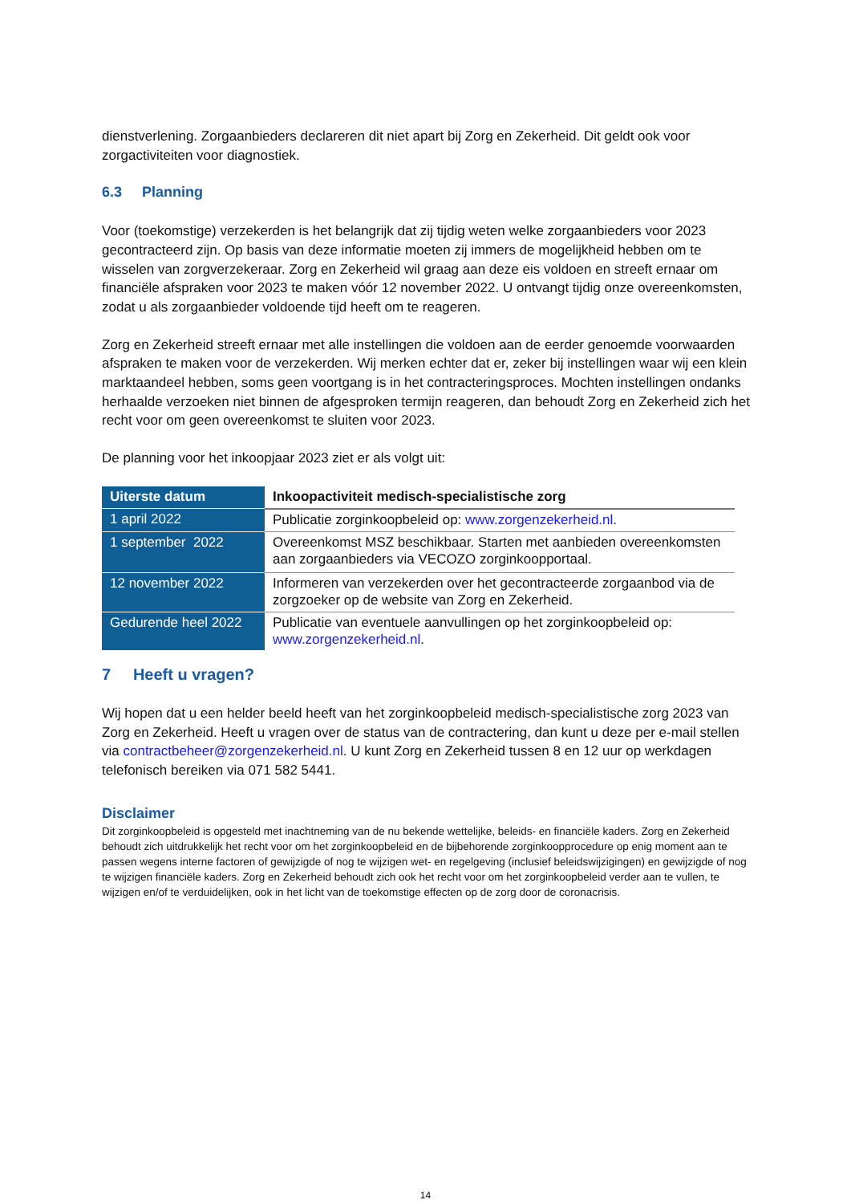dienstverlening. Zorgaanbieders declareren dit niet apart bij Zorg en Zekerheid. Dit geldt ook voor zorgactiviteiten voor diagnostiek.
6.3 Planning
Voor (toekomstige) verzekerden is het belangrijk dat zij tijdig weten welke zorgaanbieders voor 2023 gecontracteerd zijn. Op basis van deze informatie moeten zij immers de mogelijkheid hebben om te wisselen van zorgverzekeraar. Zorg en Zekerheid wil graag aan deze eis voldoen en streeft ernaar om financiële afspraken voor 2023 te maken vóór 12 november 2022. U ontvangt tijdig onze overeenkomsten, zodat u als zorgaanbieder voldoende tijd heeft om te reageren.
Zorg en Zekerheid streeft ernaar met alle instellingen die voldoen aan de eerder genoemde voorwaarden afspraken te maken voor de verzekerden. Wij merken echter dat er, zeker bij instellingen waar wij een klein marktaandeel hebben, soms geen voortgang is in het contracteringsproces. Mochten instellingen ondanks herhaalde verzoeken niet binnen de afgesproken termijn reageren, dan behoudt Zorg en Zekerheid zich het recht voor om geen overeenkomst te sluiten voor 2023.
De planning voor het inkoopjaar 2023 ziet er als volgt uit:
| Uiterste datum | Inkoopactiviteit medisch-specialistische zorg |
| --- | --- |
| 1 april 2022 | Publicatie zorginkoopbeleid op: www.zorgenzekerheid.nl. |
| 1 september 2022 | Overeenkomst MSZ beschikbaar. Starten met aanbieden overeenkomsten aan zorgaanbieders via VECOZO zorginkoopportaal. |
| 12 november 2022 | Informeren van verzekerden over het gecontracteerde zorgaanbod via de zorgzoeker op de website van Zorg en Zekerheid. |
| Gedurende heel 2022 | Publicatie van eventuele aanvullingen op het zorginkoopbeleid op: www.zorgenzekerheid.nl . |
7 Heeft u vragen?
Wij hopen dat u een helder beeld heeft van het zorginkoopbeleid medisch-specialistische zorg 2023 van Zorg en Zekerheid. Heeft u vragen over de status van de contractering, dan kunt u deze per e-mail stellen via contractbeheer@zorgenzekerheid.nl. U kunt Zorg en Zekerheid tussen 8 en 12 uur op werkdagen telefonisch bereiken via 071 582 5441.
Disclaimer
Dit zorginkoopbeleid is opgesteld met inachtneming van de nu bekende wettelijke, beleids- en financiële kaders. Zorg en Zekerheid behoudt zich uitdrukkelijk het recht voor om het zorginkoopbeleid en de bijbehorende zorginkoopprocedure op enig moment aan te passen wegens interne factoren of gewijzigde of nog te wijzigen wet- en regelgeving (inclusief beleidswijzigingen) en gewijzigde of nog te wijzigen financiële kaders. Zorg en Zekerheid behoudt zich ook het recht voor om het zorginkoopbeleid verder aan te vullen, te wijzigen en/of te verduidelijken, ook in het licht van de toekomstige effecten op de zorg door de coronacrisis.
14